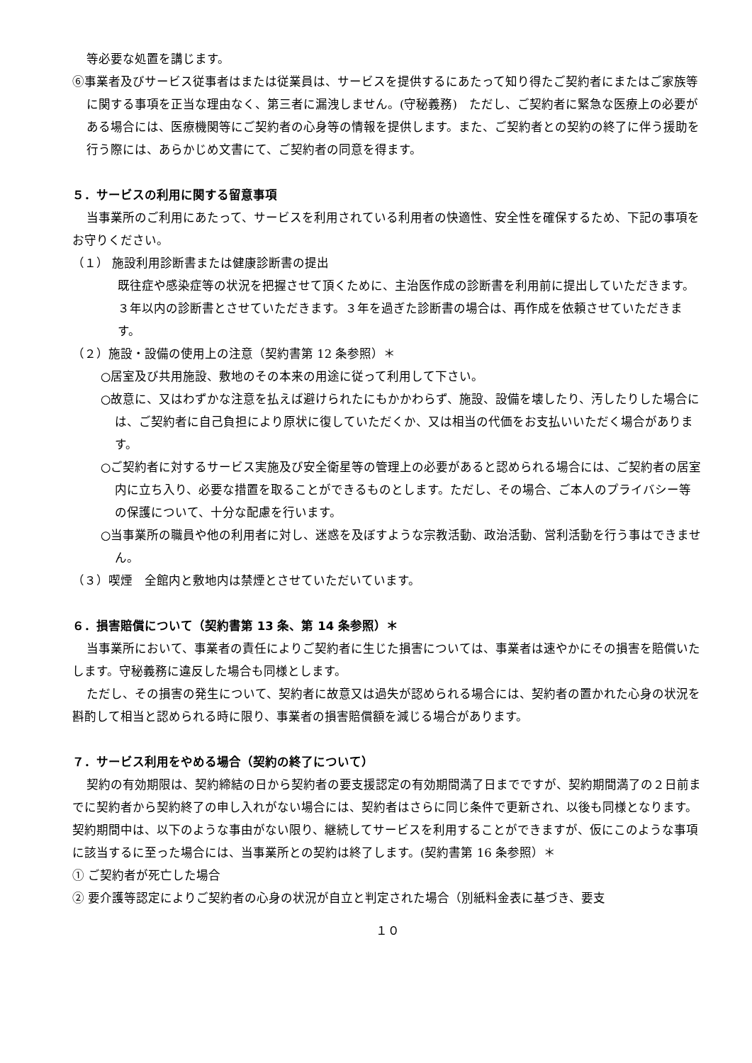等必要な処置を講じます。
⑥事業者及びサービス従事者はまたは従業員は、サービスを提供するにあたって知り得たご契約者にまたはご家族等に関する事項を正当な理由なく、第三者に漏洩しません。(守秘義務)　ただし、ご契約者に緊急な医療上の必要がある場合には、医療機関等にご契約者の心身等の情報を提供します。また、ご契約者との契約の終了に伴う援助を行う際には、あらかじめ文書にて、ご契約者の同意を得ます。
５．サービスの利用に関する留意事項
当事業所のご利用にあたって、サービスを利用されている利用者の快適性、安全性を確保するため、下記の事項をお守りください。
（１） 施設利用診断書または健康診断書の提出
既往症や感染症等の状況を把握させて頂くために、主治医作成の診断書を利用前に提出していただきます。３年以内の診断書とさせていただきます。３年を過ぎた診断書の場合は、再作成を依頼させていただきます。
（２）施設・設備の使用上の注意（契約書第 12 条参照）＊
○居室及び共用施設、敷地のその本来の用途に従って利用して下さい。
○故意に、又はわずかな注意を払えば避けられたにもかかわらず、施設、設備を壊したり、汚したりした場合には、ご契約者に自己負担により原状に復していただくか、又は相当の代価をお支払いいただく場合があります。
○ご契約者に対するサービス実施及び安全衛星等の管理上の必要があると認められる場合には、ご契約者の居室内に立ち入り、必要な措置を取ることができるものとします。ただし、その場合、ご本人のプライバシー等の保護について、十分な配慮を行います。
○当事業所の職員や他の利用者に対し、迷惑を及ぼすような宗教活動、政治活動、営利活動を行う事はできません。
（３）喫煙　全館内と敷地内は禁煙とさせていただいています。
６．損害賠償について（契約書第 13 条、第 14 条参照）＊
当事業所において、事業者の責任によりご契約者に生じた損害については、事業者は速やかにその損害を賠償いたします。守秘義務に違反した場合も同様とします。
ただし、その損害の発生について、契約者に故意又は過失が認められる場合には、契約者の置かれた心身の状況を斟酌して相当と認められる時に限り、事業者の損害賠償額を減じる場合があります。
７．サービス利用をやめる場合（契約の終了について）
契約の有効期限は、契約締結の日から契約者の要支援認定の有効期間満了日までですが、契約期間満了の２日前までに契約者から契約終了の申し入れがない場合には、契約者はさらに同じ条件で更新され、以後も同様となります。　契約期間中は、以下のような事由がない限り、継続してサービスを利用することができますが、仮にこのような事項に該当するに至った場合には、当事業所との契約は終了します。(契約書第 16 条参照）＊
① ご契約者が死亡した場合
② 要介護等認定によりご契約者の心身の状況が自立と判定された場合（別紙料金表に基づき、要支
１０